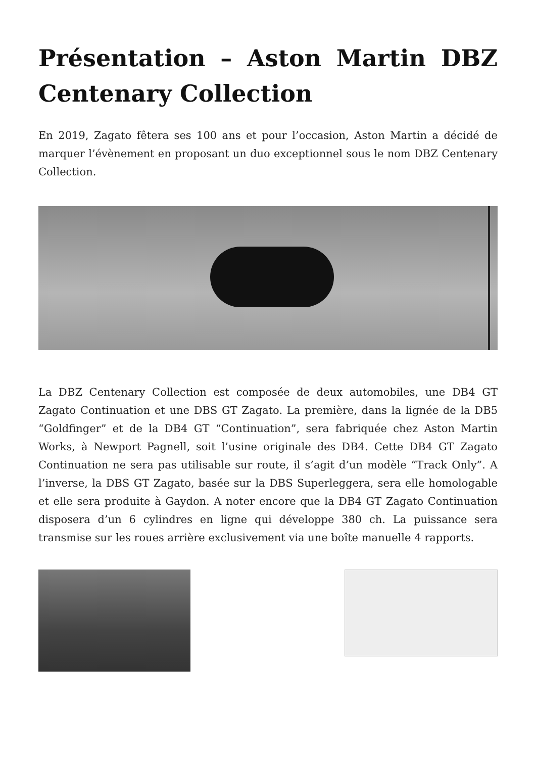Présentation – Aston Martin DBZ Centenary Collection
En 2019, Zagato fêtera ses 100 ans et pour l’occasion, Aston Martin a décidé de marquer l’évènement en proposant un duo exceptionnel sous le nom DBZ Centenary Collection.
La DBZ Centenary Collection est composée de deux automobiles, une DB4 GT Zagato Continuation et une DBS GT Zagato. La première, dans la lignée de la DB5 “Goldfinger” et de la DB4 GT “Continuation”, sera fabriquée chez Aston Martin Works, à Newport Pagnell, soit l’usine originale des DB4. Cette DB4 GT Zagato Continuation ne sera pas utilisable sur route, il s’agit d’un modèle “Track Only”. A l’inverse, la DBS GT Zagato, basée sur la DBS Superleggera, sera elle homologable et elle sera produite à Gaydon. A noter encore que la DB4 GT Zagato Continuation disposera d’un 6 cylindres en ligne qui développe 380 ch. La puissance sera transmise sur les roues arrière exclusivement via une boîte manuelle 4 rapports.